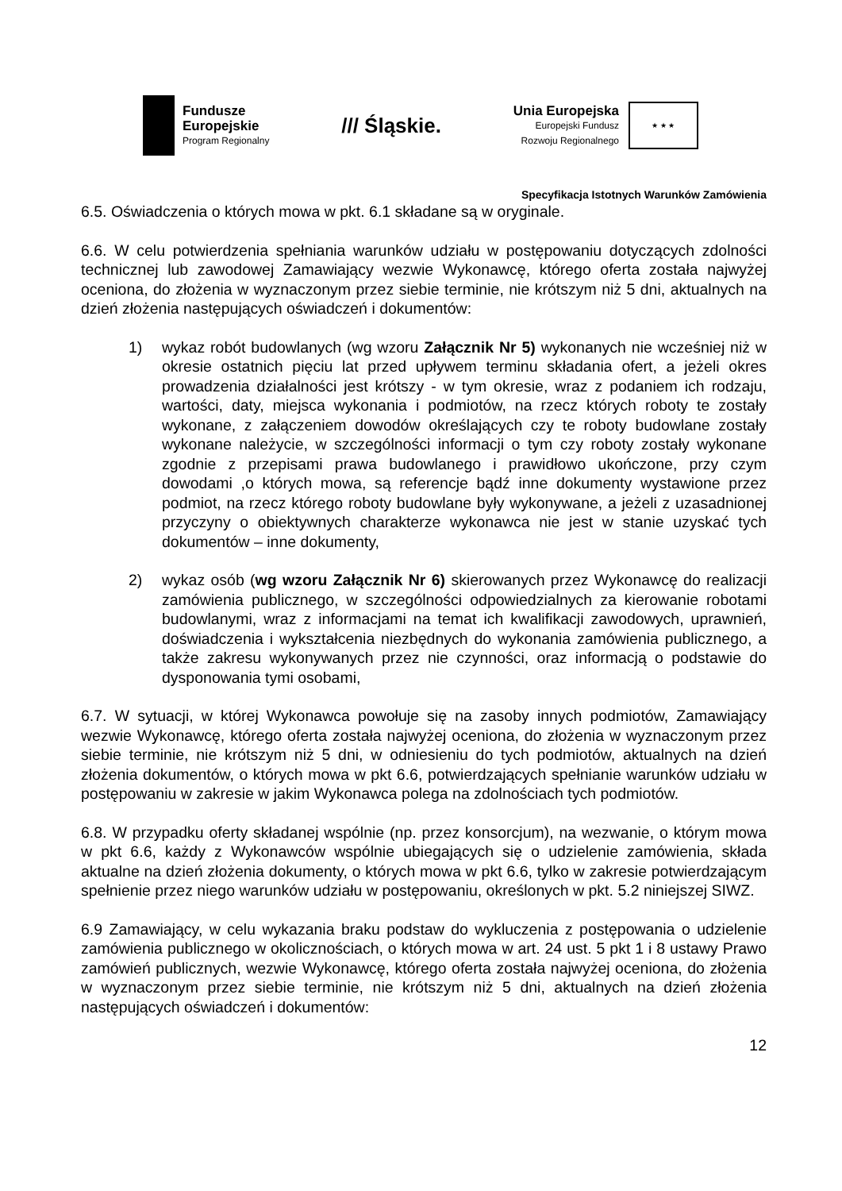Fundusze
Europejskie
Program Regionalny
/// Śląskie.
Unia Europejska
Europejski Fundusz
Rozwoju Regionalnego
★ ★ ★
Specyfikacja Istotnych Warunków Zamówienia
6.5. Oświadczenia o których mowa w pkt. 6.1 składane są w oryginale.
6.6. W celu potwierdzenia spełniania warunków udziału w postępowaniu dotyczących zdolności technicznej lub zawodowej Zamawiający wezwie Wykonawcę, którego oferta została najwyżej oceniona, do złożenia w wyznaczonym przez siebie terminie, nie krótszym niż 5 dni, aktualnych na dzień złożenia następujących oświadczeń i dokumentów:
1) wykaz robót budowlanych (wg wzoru Załącznik Nr 5) wykonanych nie wcześniej niż w okresie ostatnich pięciu lat przed upływem terminu składania ofert, a jeżeli okres prowadzenia działalności jest krótszy - w tym okresie, wraz z podaniem ich rodzaju, wartości, daty, miejsca wykonania i podmiotów, na rzecz których roboty te zostały wykonane, z załączeniem dowodów określających czy te roboty budowlane zostały wykonane należycie, w szczególności informacji o tym czy roboty zostały wykonane zgodnie z przepisami prawa budowlanego i prawidłowo ukończone, przy czym dowodami ,o których mowa, są referencje bądź inne dokumenty wystawione przez podmiot, na rzecz którego roboty budowlane były wykonywane, a jeżeli z uzasadnionej przyczyny o obiektywnych charakterze wykonawca nie jest w stanie uzyskać tych dokumentów – inne dokumenty,
2) wykaz osób (wg wzoru Załącznik Nr 6) skierowanych przez Wykonawcę do realizacji zamówienia publicznego, w szczególności odpowiedzialnych za kierowanie robotami budowlanymi, wraz z informacjami na temat ich kwalifikacji zawodowych, uprawnień, doświadczenia i wykształcenia niezbędnych do wykonania zamówienia publicznego, a także zakresu wykonywanych przez nie czynności, oraz informacją o podstawie do dysponowania tymi osobami,
6.7. W sytuacji, w której Wykonawca powołuje się na zasoby innych podmiotów, Zamawiający wezwie Wykonawcę, którego oferta została najwyżej oceniona, do złożenia w wyznaczonym przez siebie terminie, nie krótszym niż 5 dni, w odniesieniu do tych podmiotów, aktualnych na dzień złożenia dokumentów, o których mowa w pkt 6.6, potwierdzających spełnianie warunków udziału w postępowaniu w zakresie w jakim Wykonawca polega na zdolnościach tych podmiotów.
6.8. W przypadku oferty składanej wspólnie (np. przez konsorcjum), na wezwanie, o którym mowa w pkt 6.6, każdy z Wykonawców wspólnie ubiegających się o udzielenie zamówienia, składa aktualne na dzień złożenia dokumenty, o których mowa w pkt 6.6, tylko w zakresie potwierdzającym spełnienie przez niego warunków udziału w postępowaniu, określonych w pkt. 5.2 niniejszej SIWZ.
6.9 Zamawiający, w celu wykazania braku podstaw do wykluczenia z postępowania o udzielenie zamówienia publicznego w okolicznościach, o których mowa w art. 24 ust. 5 pkt 1 i 8 ustawy Prawo zamówień publicznych, wezwie Wykonawcę, którego oferta została najwyżej oceniona, do złożenia w wyznaczonym przez siebie terminie, nie krótszym niż 5 dni, aktualnych na dzień złożenia następujących oświadczeń i dokumentów:
12